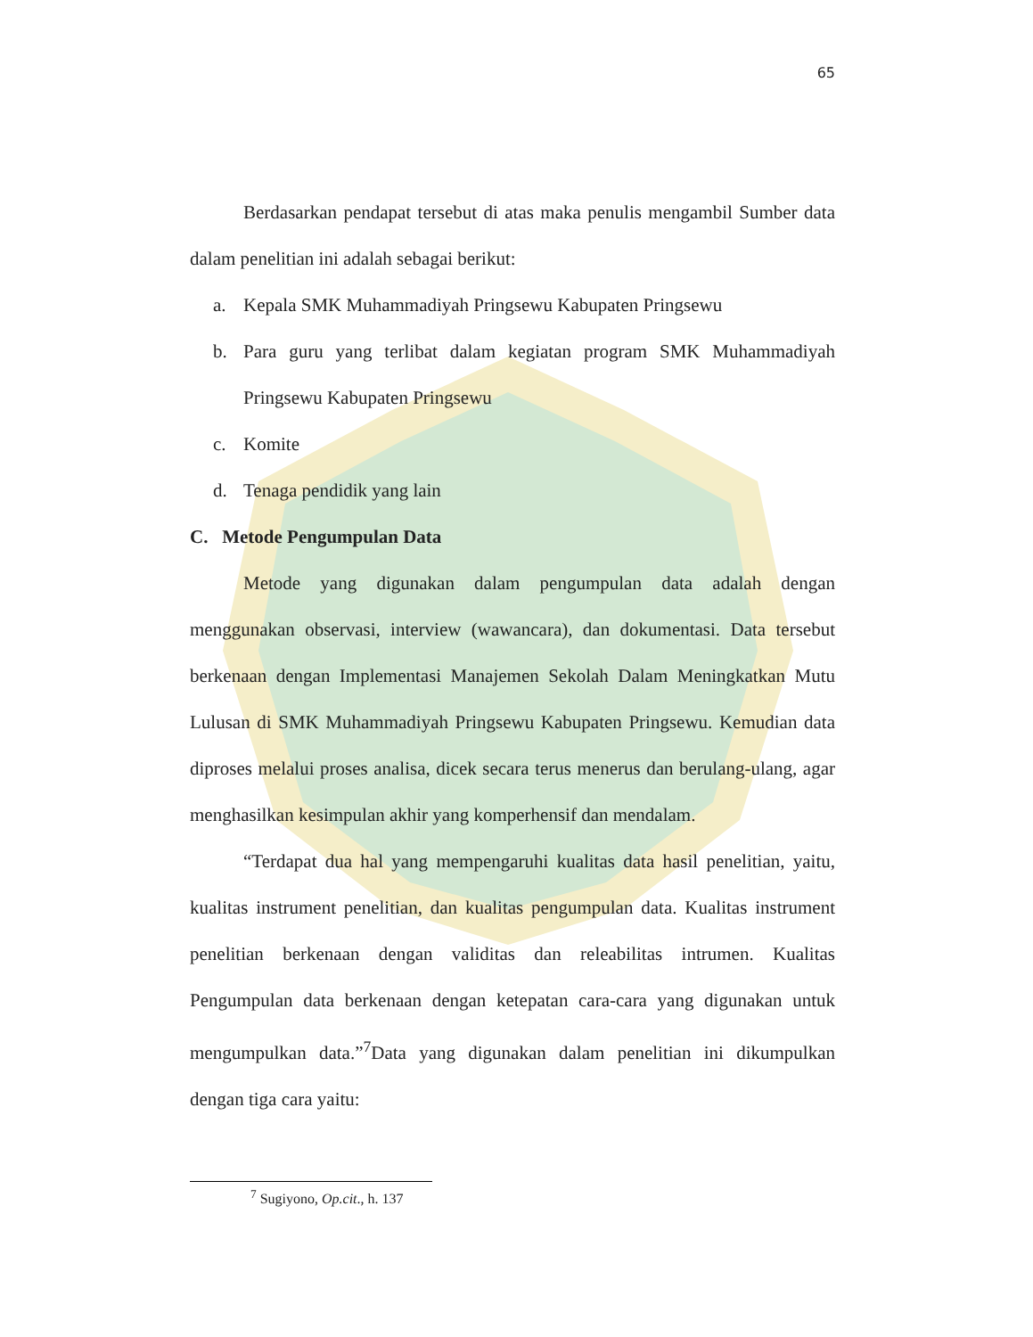65
Berdasarkan pendapat tersebut di atas maka penulis mengambil Sumber data dalam penelitian ini adalah sebagai berikut:
a. Kepala SMK Muhammadiyah Pringsewu Kabupaten Pringsewu
b. Para guru yang terlibat dalam kegiatan program SMK Muhammadiyah Pringsewu Kabupaten Pringsewu
c. Komite
d. Tenaga pendidik yang lain
C. Metode Pengumpulan Data
Metode yang digunakan dalam pengumpulan data adalah dengan menggunakan observasi, interview (wawancara), dan dokumentasi. Data tersebut berkenaan dengan Implementasi Manajemen Sekolah Dalam Meningkatkan Mutu Lulusan di SMK Muhammadiyah Pringsewu Kabupaten Pringsewu. Kemudian data diproses melalui proses analisa, dicek secara terus menerus dan berulang-ulang, agar menghasilkan kesimpulan akhir yang komperhensif dan mendalam.
“Terdapat dua hal yang mempengaruhi kualitas data hasil penelitian, yaitu, kualitas instrument penelitian, dan kualitas pengumpulan data. Kualitas instrument penelitian berkenaan dengan validitas dan releabilitas intrumen. Kualitas Pengumpulan data berkenaan dengan ketepatan cara-cara yang digunakan untuk mengumpulkan data.”<sup>7</sup>Data yang digunakan dalam penelitian ini dikumpulkan dengan tiga cara yaitu:
<sup>7</sup> Sugiyono, Op.cit., h. 137